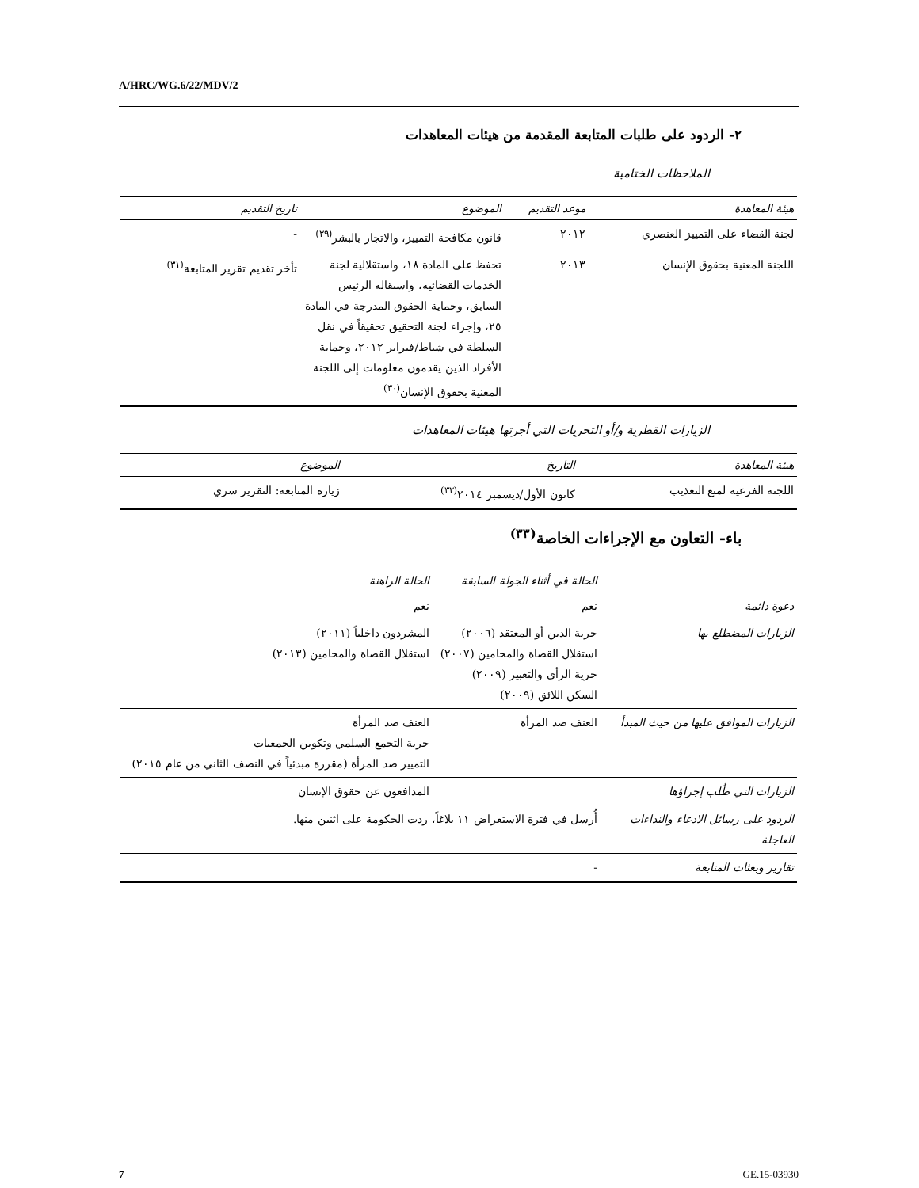A/HRC/WG.6/22/MDV/2
٢- الردود على طلبات المتابعة المقدمة من هيئات المعاهدات
الملاحظات الختامية
| هيئة المعاهدة | موعد التقديم | الموضوع | تاريخ التقديم |
| --- | --- | --- | --- |
| لجنة القضاء على التمييز العنصري | ٢٠١٢ | قانون مكافحة التمييز، والاتجار بالبشر<sup>(٢٩)</sup> | - |
| اللجنة المعنية بحقوق الإنسان | ٢٠١٣ | تحفظ على المادة ١٨، واستقلالية لجنة الخدمات القضائية، واستقالة الرئيس السابق، وحماية الحقوق المدرجة في المادة ٢٥، وإجراء لجنة التحقيق تحقيقاً في نقل السلطة في شباط/فبراير ٢٠١٢، وحماية الأفراد الذين يقدمون معلومات إلى اللجنة المعنية بحقوق الإنسان<sup>(٣٠)</sup> | تأخر تقديم تقرير المتابعة<sup>(٣١)</sup> |
الزيارات القطرية و/أو التحريات التي أجرتها هيئات المعاهدات
| هيئة المعاهدة | التاريخ | الموضوع |
| --- | --- | --- |
| اللجنة الفرعية لمنع التعذيب | كانون الأول/ديسمبر ٢٠١٤<sup>(٣٢)</sup> | زيارة المتابعة: التقرير سري |
باء- التعاون مع الإجراءات الخاصة<sup>(٣٣)</sup>
| | الحالة في أثناء الجولة السابقة | الحالة الراهنة |
| --- | --- | --- |
| دعوة دائمة | نعم | نعم |
| الزيارات المضطلع بها | حرية الدين أو المعتقد (٢٠٠٦) استقلال القضاة والمحامين (٢٠٠٧) حرية الرأي والتعبير (٢٠٠٩) السكن اللائق (٢٠٠٩) | المشردون داخلياً (٢٠١١) استقلال القضاة والمحامين (٢٠١٣) |
| الزيارات الموافق عليها من حيث المبدأ | العنف ضد المرأة | العنف ضد المرأة حرية التجمع السلمي وتكوين الجمعيات التمييز ضد المرأة (مقررة مبدئياً في النصف الثاني من عام ٢٠١٥) |
| الزيارات التي طُلب إجراؤها | | المدافعون عن حقوق الإنسان |
| الردود على رسائل الادعاء والنداءات العاجلة | أُرسل في فترة الاستعراض ١١ بلاغاً، ردت الحكومة على اثنين منها. | |
| تقارير وبعثات المتابعة | - | |
7 GE.15-03930